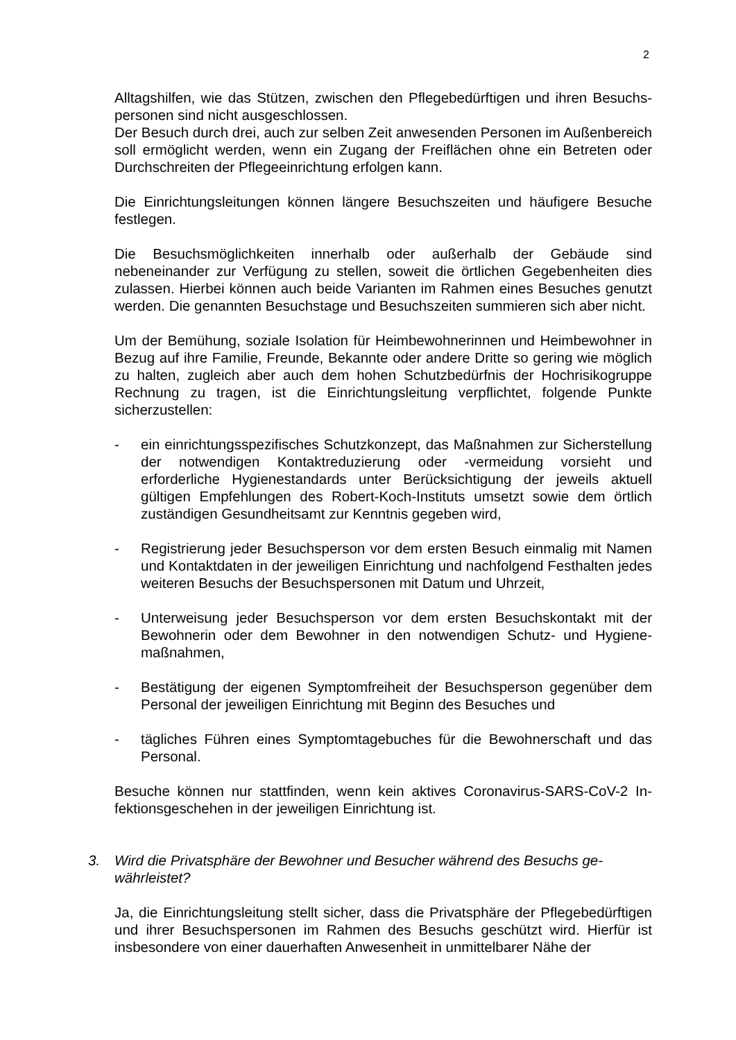2
Alltagshilfen, wie das Stützen, zwischen den Pflegebedürftigen und ihren Besuchs­personen sind nicht ausgeschlossen.
Der Besuch durch drei, auch zur selben Zeit anwesenden Personen im Außenbe­reich soll ermöglicht werden, wenn ein Zugang der Freiflächen ohne ein Betreten oder Durchschreiten der Pflegeeinrichtung erfolgen kann.
Die Einrichtungsleitungen können längere Besuchszeiten und häufigere Besuche festlegen.
Die Besuchsmöglichkeiten innerhalb oder außerhalb der Gebäude sind nebeneinander zur Verfügung zu stellen, soweit die örtlichen Gegebenheiten dies zulassen. Hierbei können auch beide Varianten im Rahmen eines Besuches ge­nutzt werden. Die genannten Besuchstage und Besuchszeiten summieren sich aber nicht.
Um der Bemühung, soziale Isolation für Heimbewohnerinnen und Heimbewohner in Bezug auf ihre Familie, Freunde, Bekannte oder andere Dritte so gering wie möglich zu halten, zugleich aber auch dem hohen Schutzbedürfnis der Hochrisi­kogruppe Rechnung zu tragen, ist die Einrichtungsleitung verpflichtet, folgende Punkte sicherzustellen:
- ein einrichtungsspezifisches Schutzkonzept, das Maßnahmen zur Sicher­stellung der notwendigen Kontaktreduzierung oder -vermeidung vorsieht und erforderliche Hygienestandards unter Berücksichtigung der jeweils aktuell gültigen Empfehlungen des Robert-Koch-Instituts umsetzt sowie dem örtlich zuständigen Gesundheitsamt zur Kenntnis gegeben wird,
- Registrierung jeder Besuchsperson vor dem ersten Besuch einmalig mit Namen und Kontaktdaten in der jeweiligen Einrichtung und nachfolgend Fest­halten jedes weiteren Besuchs der Besuchspersonen mit Datum und Uhrzeit,
- Unterweisung jeder Besuchsperson vor dem ersten Besuchskontakt mit der Bewohnerin oder dem Bewohner in den notwendigen Schutz- und Hygiene­maßnahmen,
- Bestätigung der eigenen Symptomfreiheit der Besuchsperson gegenüber dem Personal der jeweiligen Einrichtung mit Beginn des Besuches und
- tägliches Führen eines Symptomtagebuches für die Bewohnerschaft und das Personal.
Besuche können nur stattfinden, wenn kein aktives Coronavirus-SARS-CoV-2 In­fektionsgeschehen in der jeweiligen Einrichtung ist.
3. Wird die Privatsphäre der Bewohner und Besucher während des Besuchs ge­währleistet?
Ja, die Einrichtungsleitung stellt sicher, dass die Privatsphäre der Pflegebedürf­tigen und ihrer Besuchspersonen im Rahmen des Besuchs geschützt wird. Hierfür ist insbesondere von einer dauerhaften Anwesenheit in unmittelbarer Nähe der